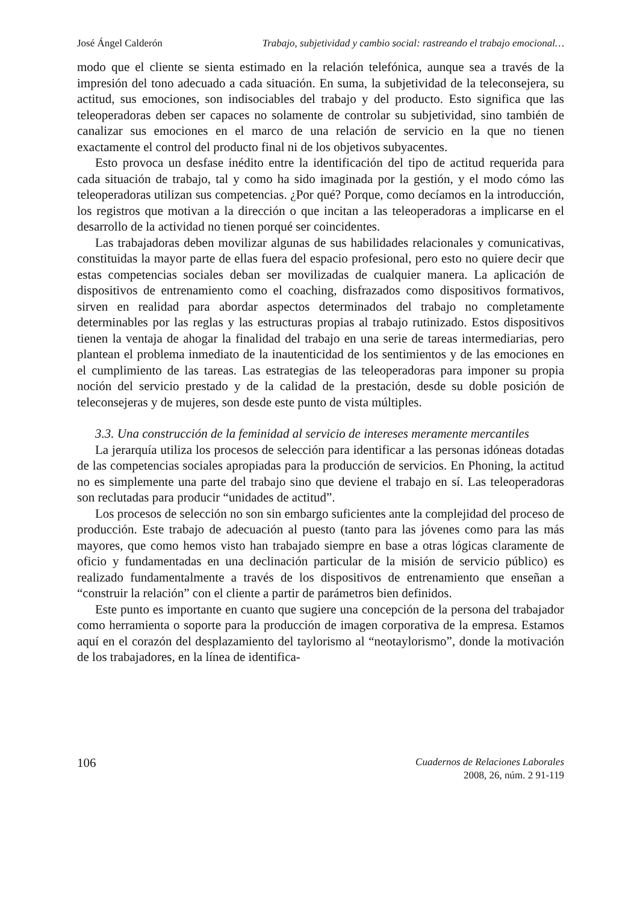José Ángel Calderón Trabajo, subjetividad y cambio social: rastreando el trabajo emocional…
modo que el cliente se sienta estimado en la relación telefónica, aunque sea a través de la impresión del tono adecuado a cada situación. En suma, la subjetividad de la teleconsejera, su actitud, sus emociones, son indisociables del trabajo y del producto. Esto significa que las teleoperadoras deben ser capaces no solamente de controlar su subjetividad, sino también de canalizar sus emociones en el marco de una relación de servicio en la que no tienen exactamente el control del producto final ni de los objetivos subyacentes.
Esto provoca un desfase inédito entre la identificación del tipo de actitud requerida para cada situación de trabajo, tal y como ha sido imaginada por la gestión, y el modo cómo las teleoperadoras utilizan sus competencias. ¿Por qué? Porque, como decíamos en la introducción, los registros que motivan a la dirección o que incitan a las teleoperadoras a implicarse en el desarrollo de la actividad no tienen porqué ser coincidentes.
Las trabajadoras deben movilizar algunas de sus habilidades relacionales y comunicativas, constituidas la mayor parte de ellas fuera del espacio profesional, pero esto no quiere decir que estas competencias sociales deban ser movilizadas de cualquier manera. La aplicación de dispositivos de entrenamiento como el coaching, disfrazados como dispositivos formativos, sirven en realidad para abordar aspectos determinados del trabajo no completamente determinables por las reglas y las estructuras propias al trabajo rutinizado. Estos dispositivos tienen la ventaja de ahogar la finalidad del trabajo en una serie de tareas intermediarias, pero plantean el problema inmediato de la inautenticidad de los sentimientos y de las emociones en el cumplimiento de las tareas. Las estrategias de las teleoperadoras para imponer su propia noción del servicio prestado y de la calidad de la prestación, desde su doble posición de teleconsejeras y de mujeres, son desde este punto de vista múltiples.
3.3. Una construcción de la feminidad al servicio de intereses meramente mercantiles
La jerarquía utiliza los procesos de selección para identificar a las personas idóneas dotadas de las competencias sociales apropiadas para la producción de servicios. En Phoning, la actitud no es simplemente una parte del trabajo sino que deviene el trabajo en sí. Las teleoperadoras son reclutadas para producir “unidades de actitud”.
Los procesos de selección no son sin embargo suficientes ante la complejidad del proceso de producción. Este trabajo de adecuación al puesto (tanto para las jóvenes como para las más mayores, que como hemos visto han trabajado siempre en base a otras lógicas claramente de oficio y fundamentadas en una declinación particular de la misión de servicio público) es realizado fundamentalmente a través de los dispositivos de entrenamiento que enseñan a “construir la relación” con el cliente a partir de parámetros bien definidos.
Este punto es importante en cuanto que sugiere una concepción de la persona del trabajador como herramienta o soporte para la producción de imagen corporativa de la empresa. Estamos aquí en el corazón del desplazamiento del taylorismo al “neotaylorismo”, donde la motivación de los trabajadores, en la línea de identifica-
106
Cuadernos de Relaciones Laborales
2008, 26, núm. 2 91-119